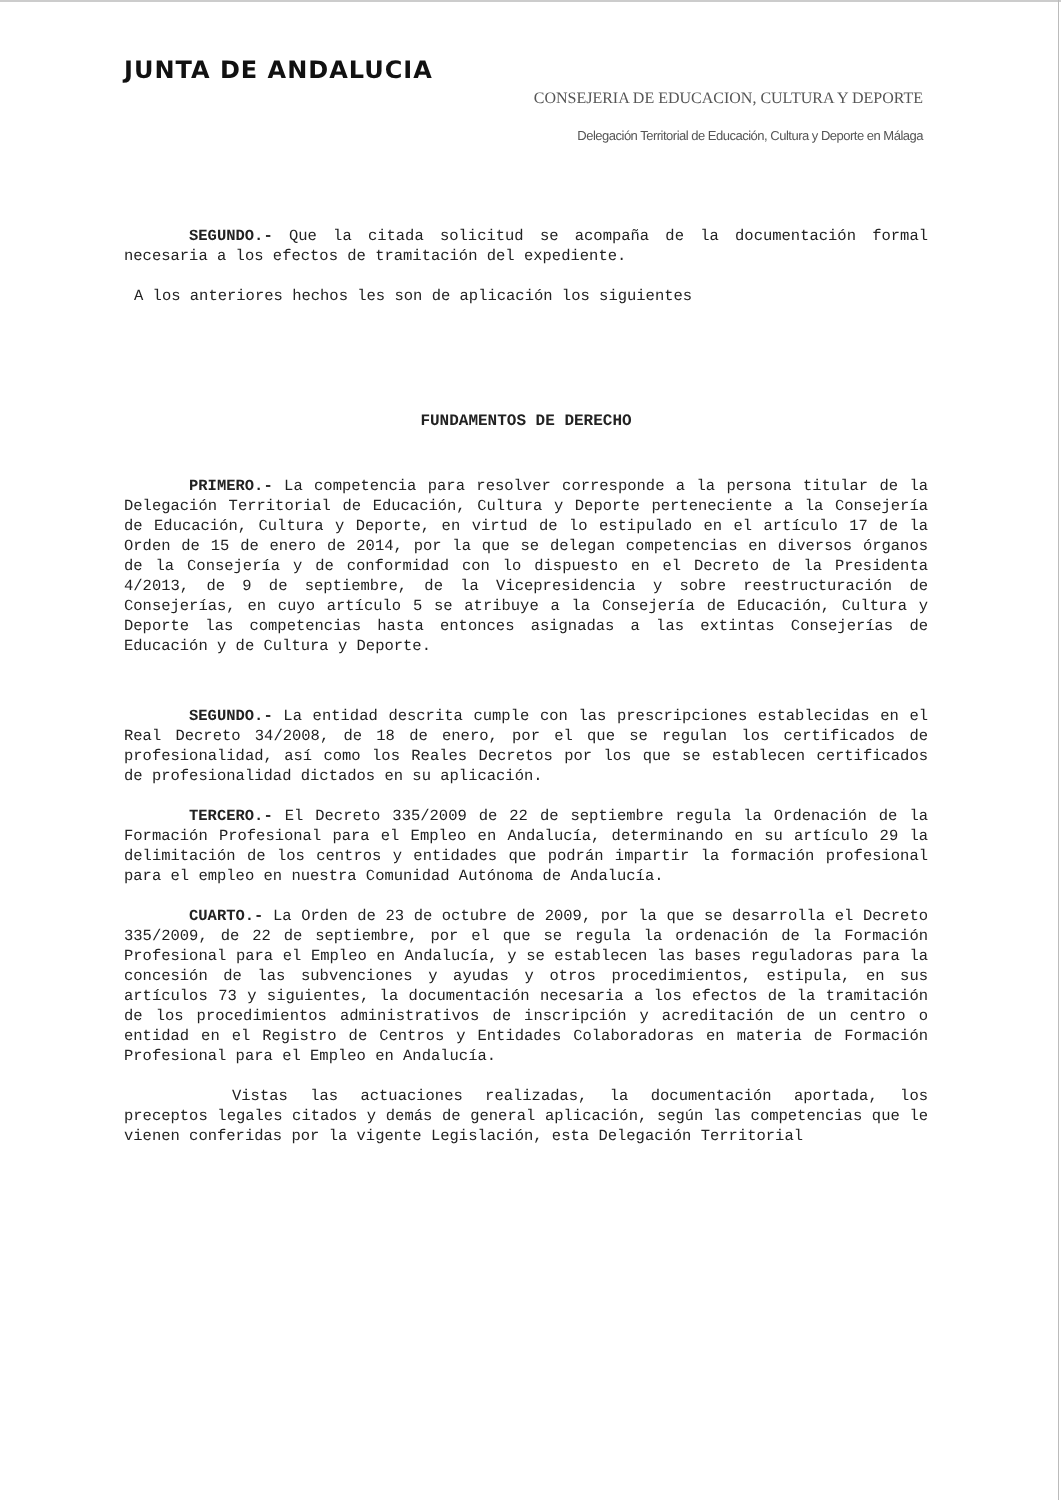JUNTA DE ANDALUCIA
CONSEJERIA DE EDUCACION, CULTURA Y DEPORTE
Delegación Territorial de Educación, Cultura y Deporte en Málaga
SEGUNDO.- Que la citada solicitud se acompaña de la documentación formal necesaria a los efectos de tramitación del expediente.
A los anteriores hechos les son de aplicación los siguientes
FUNDAMENTOS DE DERECHO
PRIMERO.- La competencia para resolver corresponde a la persona titular de la Delegación Territorial de Educación, Cultura y Deporte perteneciente a la Consejería de Educación, Cultura y Deporte, en virtud de lo estipulado en el artículo 17 de la Orden de 15 de enero de 2014, por la que se delegan competencias en diversos órganos de la Consejería y de conformidad con lo dispuesto en el Decreto de la Presidenta 4/2013, de 9 de septiembre, de la Vicepresidencia y sobre reestructuración de Consejerías, en cuyo artículo 5 se atribuye a la Consejería de Educación, Cultura y Deporte las competencias hasta entonces asignadas a las extintas Consejerías de Educación y de Cultura y Deporte.
SEGUNDO.- La entidad descrita cumple con las prescripciones establecidas en el Real Decreto 34/2008, de 18 de enero, por el que se regulan los certificados de profesionalidad, así como los Reales Decretos por los que se establecen certificados de profesionalidad dictados en su aplicación.
TERCERO.- El Decreto 335/2009 de 22 de septiembre regula la Ordenación de la Formación Profesional para el Empleo en Andalucía, determinando en su artículo 29 la delimitación de los centros y entidades que podrán impartir la formación profesional para el empleo en nuestra Comunidad Autónoma de Andalucía.
CUARTO.- La Orden de 23 de octubre de 2009, por la que se desarrolla el Decreto 335/2009, de 22 de septiembre, por el que se regula la ordenación de la Formación Profesional para el Empleo en Andalucía, y se establecen las bases reguladoras para la concesión de las subvenciones y ayudas y otros procedimientos, estipula, en sus artículos 73 y siguientes, la documentación necesaria a los efectos de la tramitación de los procedimientos administrativos de inscripción y acreditación de un centro o entidad en el Registro de Centros y Entidades Colaboradoras en materia de Formación Profesional para el Empleo en Andalucía.
Vistas las actuaciones realizadas, la documentación aportada, los preceptos legales citados y demás de general aplicación, según las competencias que le vienen conferidas por la vigente Legislación, esta Delegación Territorial